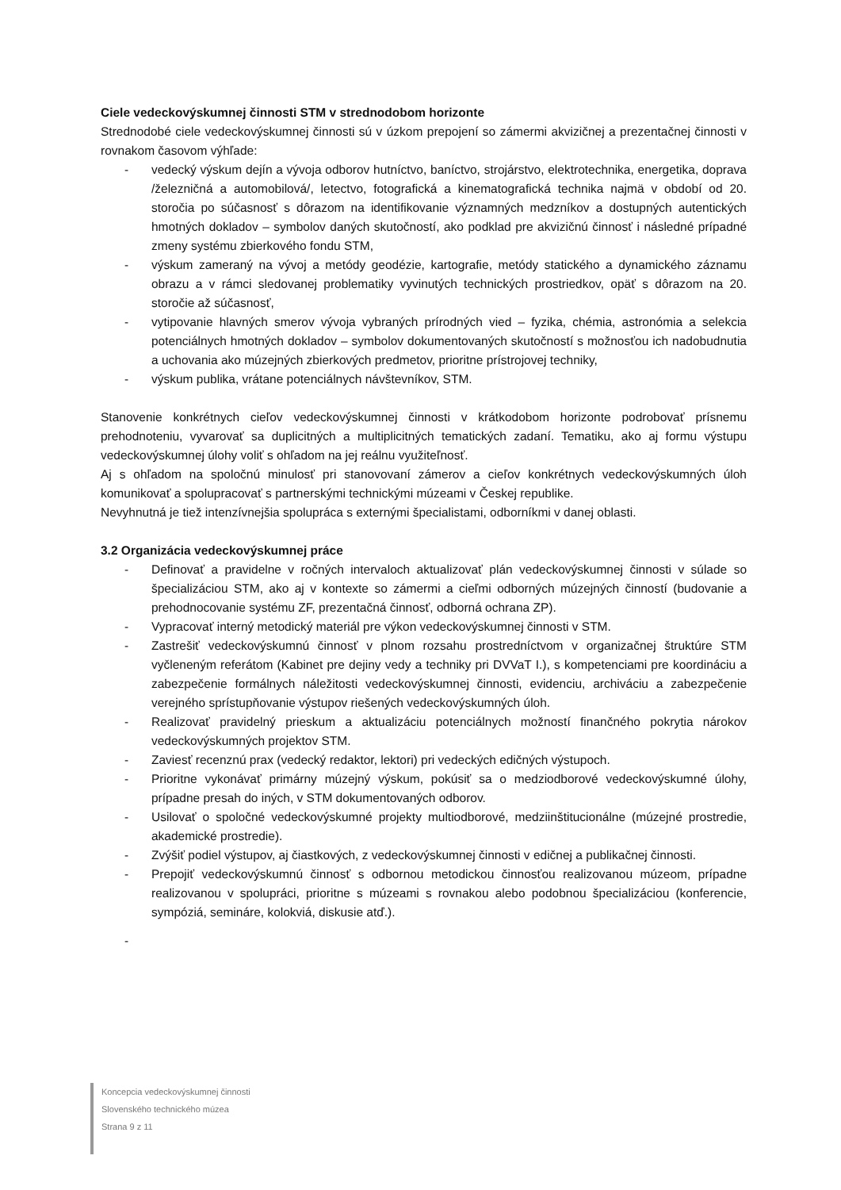Ciele vedeckovýskumnej činnosti STM v strednodobom horizonte
Strednodobé ciele vedeckovýskumnej činnosti sú v úzkom prepojení so zámermi akvizičnej a prezentačnej činnosti v rovnakom časovom výhľade:
- vedecký výskum dejín a vývoja odborov hutníctvo, baníctvo, strojárstvo, elektrotechnika, energetika, doprava /železničná a automobilová/, letectvo, fotografická a kinematografická technika najmä v období od 20. storočia po súčasnosť s dôrazom na identifikovanie významných medzníkov a dostupných autentických hmotných dokladov – symbolov daných skutočností, ako podklad pre akvizičnú činnosť i následné prípadné zmeny systému zbierkového fondu STM,
- výskum zameraný na vývoj a metódy geodézie, kartografie, metódy statického a dynamického záznamu obrazu a v rámci sledovanej problematiky vyvinutých technických prostriedkov, opäť s dôrazom na 20. storočie až súčasnosť,
- vytipovanie hlavných smerov vývoja vybraných prírodných vied – fyzika, chémia, astronómia a selekcia potenciálnych hmotných dokladov – symbolov dokumentovaných skutočností s možnosťou ich nadobudnutia a uchovania ako múzejných zbierkových predmetov, prioritne prístrojovej techniky,
- výskum publika, vrátane potenciálnych návštevníkov, STM.
Stanovenie konkrétnych cieľov vedeckovýskumnej činnosti v krátkodobom horizonte podrobovať prísnemu prehodnoteniu, vyvarovať sa duplicitných a multiplicitných tematických zadaní. Tematiku, ako aj formu výstupu vedeckovýskumnej úlohy voliť s ohľadom na jej reálnu využiteľnosť.
Aj s ohľadom na spoločnú minulosť pri stanovovaní zámerov a cieľov konkrétnych vedeckovýskumných úloh komunikovať a spolupracovať s partnerskými technickými múzeami v Českej republike.
Nevyhnutná je tiež intenzívnejšia spolupráca s externými špecialistami, odborníkmi v danej oblasti.
3.2 Organizácia vedeckovýskumnej práce
- Definovať a pravidelne v ročných intervaloch aktualizovať plán vedeckovýskumnej činnosti v súlade so špecializáciou STM, ako aj v kontexte so zámermi a cieľmi odborných múzejných činností (budovanie a prehodnocovanie systému ZF, prezentačná činnosť, odborná ochrana ZP).
- Vypracovať interný metodický materiál pre výkon vedeckovýskumnej činnosti v STM.
- Zastrešiť vedeckovýskumnú činnosť v plnom rozsahu prostredníctvom v organizačnej štruktúre STM vyčleneným referátom (Kabinet pre dejiny vedy a techniky pri DVVaT I.), s kompetenciami pre koordináciu a zabezpečenie formálnych náležitosti vedeckovýskumnej činnosti, evidenciu, archiváciu a zabezpečenie verejného sprístupňovanie výstupov riešených vedeckovýskumných úloh.
- Realizovať pravidelný prieskum a aktualizáciu potenciálnych možností finančného pokrytia nárokov vedeckovýskumných projektov STM.
- Zaviesť recenznú prax (vedecký redaktor, lektori) pri vedeckých edičných výstupoch.
- Prioritne vykonávať primárny múzejný výskum, pokúsiť sa o medziodborové vedeckovýskumné úlohy, prípadne presah do iných, v STM dokumentovaných odborov.
- Usilovať o spoločné vedeckovýskumné projekty multiodborové, medziinštitucionálne (múzejné prostredie, akademické prostredie).
- Zvýšiť podiel výstupov, aj čiastkových, z vedeckovýskumnej činnosti v edičnej a publikačnej činnosti.
- Prepojiť vedeckovýskumnú činnosť s odbornou metodickou činnosťou realizovanou múzeom, prípadne realizovanou v spolupráci, prioritne s múzeami s rovnakou alebo podobnou špecializáciou (konferencie, sympóziá, semináre, kolokviá, diskusie atď.).
-
Koncepcia vedeckovýskumnej činnosti
Slovenského technického múzea
Strana 9 z 11